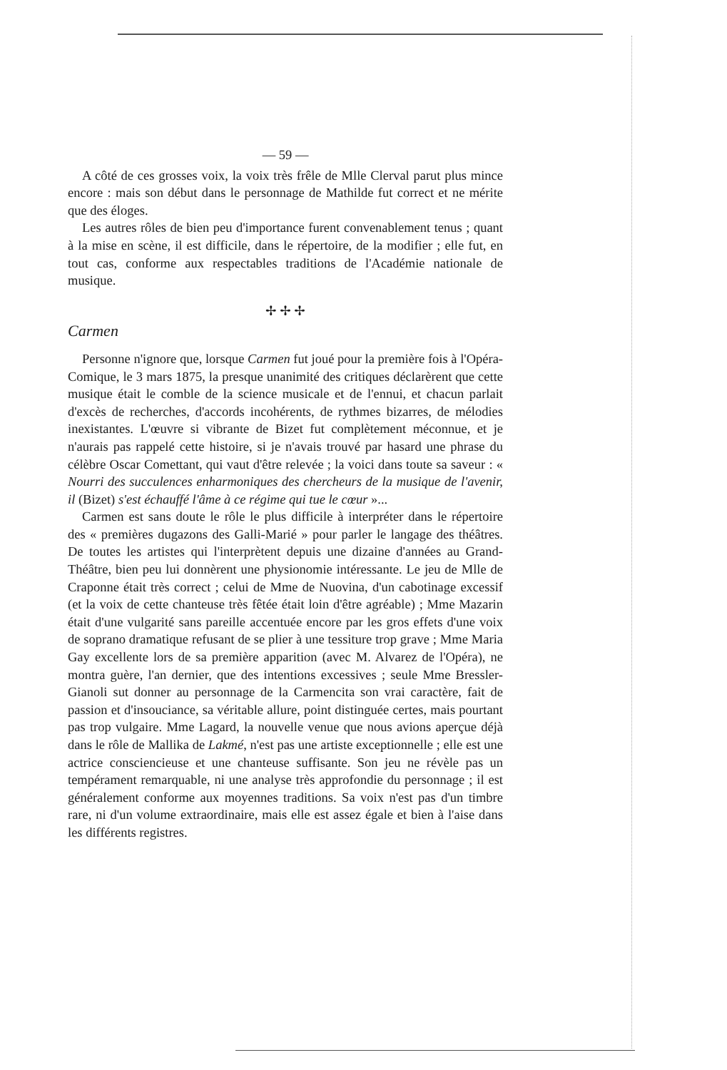— 59 —
A côté de ces grosses voix, la voix très frêle de Mlle Clerval parut plus mince encore : mais son début dans le personnage de Mathilde fut correct et ne mérite que des éloges.
Les autres rôles de bien peu d'importance furent convenablement tenus ; quant à la mise en scène, il est difficile, dans le répertoire, de la modifier ; elle fut, en tout cas, conforme aux respectables traditions de l'Académie nationale de musique.
✢ ✢ ✢
Carmen
Personne n'ignore que, lorsque Carmen fut joué pour la première fois à l'Opéra-Comique, le 3 mars 1875, la presque unanimité des critiques déclarèrent que cette musique était le comble de la science musicale et de l'ennui, et chacun parlait d'excès de recherches, d'accords incohérents, de rythmes bizarres, de mélodies inexistantes. L'œuvre si vibrante de Bizet fut complètement méconnue, et je n'aurais pas rappelé cette histoire, si je n'avais trouvé par hasard une phrase du célèbre Oscar Comettant, qui vaut d'être relevée ; la voici dans toute sa saveur : « Nourri des succulences enharmoniques des chercheurs de la musique de l'avenir, il (Bizet) s'est échauffé l'âme à ce régime qui tue le cœur »...
Carmen est sans doute le rôle le plus difficile à interpréter dans le répertoire des « premières dugazons des Galli-Marié » pour parler le langage des théâtres. De toutes les artistes qui l'interprètent depuis une dizaine d'années au Grand-Théâtre, bien peu lui donnèrent une physionomie intéressante. Le jeu de Mlle de Craponne était très correct ; celui de Mme de Nuovina, d'un cabotinage excessif (et la voix de cette chanteuse très fêtée était loin d'être agréable) ; Mme Mazarin était d'une vulgarité sans pareille accentuée encore par les gros effets d'une voix de soprano dramatique refusant de se plier à une tessiture trop grave ; Mme Maria Gay excellente lors de sa première apparition (avec M. Alvarez de l'Opéra), ne montra guère, l'an dernier, que des intentions excessives ; seule Mme Bressler-Gianoli sut donner au personnage de la Carmencita son vrai caractère, fait de passion et d'insouciance, sa véritable allure, point distinguée certes, mais pourtant pas trop vulgaire. Mme Lagard, la nouvelle venue que nous avions aperçue déjà dans le rôle de Mallika de Lakmé, n'est pas une artiste exceptionnelle ; elle est une actrice consciencieuse et une chanteuse suffisante. Son jeu ne révèle pas un tempérament remarquable, ni une analyse très approfondie du personnage ; il est généralement conforme aux moyennes traditions. Sa voix n'est pas d'un timbre rare, ni d'un volume extraordinaire, mais elle est assez égale et bien à l'aise dans les différents registres.